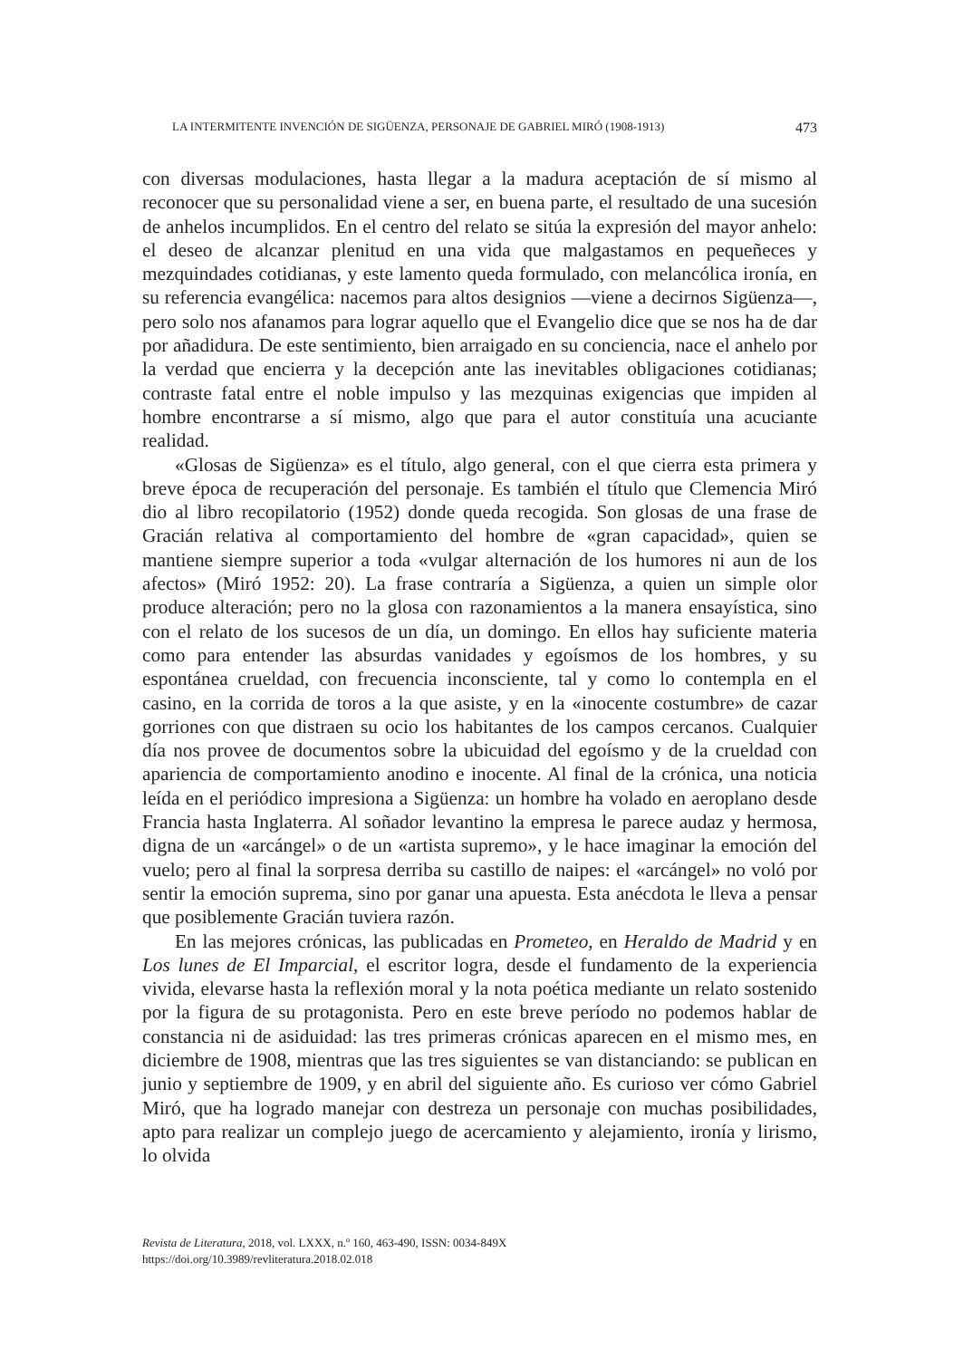LA INTERMITENTE INVENCIÓN DE SIGÜENZA, PERSONAJE DE GABRIEL MIRÓ (1908-1913) 473
con diversas modulaciones, hasta llegar a la madura aceptación de sí mismo al reconocer que su personalidad viene a ser, en buena parte, el resultado de una sucesión de anhelos incumplidos. En el centro del relato se sitúa la expresión del mayor anhelo: el deseo de alcanzar plenitud en una vida que malgastamos en pequeñeces y mezquindades cotidianas, y este lamento queda formulado, con melancólica ironía, en su referencia evangélica: nacemos para altos designios —viene a decirnos Sigüenza—, pero solo nos afanamos para lograr aquello que el Evangelio dice que se nos ha de dar por añadidura. De este sentimiento, bien arraigado en su conciencia, nace el anhelo por la verdad que encierra y la decepción ante las inevitables obligaciones cotidianas; contraste fatal entre el noble impulso y las mezquinas exigencias que impiden al hombre encontrarse a sí mismo, algo que para el autor constituía una acuciante realidad.
«Glosas de Sigüenza» es el título, algo general, con el que cierra esta primera y breve época de recuperación del personaje. Es también el título que Clemencia Miró dio al libro recopilatorio (1952) donde queda recogida. Son glosas de una frase de Gracián relativa al comportamiento del hombre de «gran capacidad», quien se mantiene siempre superior a toda «vulgar alternación de los humores ni aun de los afectos» (Miró 1952: 20). La frase contraría a Sigüenza, a quien un simple olor produce alteración; pero no la glosa con razonamientos a la manera ensayística, sino con el relato de los sucesos de un día, un domingo. En ellos hay suficiente materia como para entender las absurdas vanidades y egoísmos de los hombres, y su espontánea crueldad, con frecuencia inconsciente, tal y como lo contempla en el casino, en la corrida de toros a la que asiste, y en la «inocente costumbre» de cazar gorriones con que distraen su ocio los habitantes de los campos cercanos. Cualquier día nos provee de documentos sobre la ubicuidad del egoísmo y de la crueldad con apariencia de comportamiento anodino e inocente. Al final de la crónica, una noticia leída en el periódico impresiona a Sigüenza: un hombre ha volado en aeroplano desde Francia hasta Inglaterra. Al soñador levantino la empresa le parece audaz y hermosa, digna de un «arcángel» o de un «artista supremo», y le hace imaginar la emoción del vuelo; pero al final la sorpresa derriba su castillo de naipes: el «arcángel» no voló por sentir la emoción suprema, sino por ganar una apuesta. Esta anécdota le lleva a pensar que posiblemente Gracián tuviera razón.
En las mejores crónicas, las publicadas en Prometeo, en Heraldo de Madrid y en Los lunes de El Imparcial, el escritor logra, desde el fundamento de la experiencia vivida, elevarse hasta la reflexión moral y la nota poética mediante un relato sostenido por la figura de su protagonista. Pero en este breve período no podemos hablar de constancia ni de asiduidad: las tres primeras crónicas aparecen en el mismo mes, en diciembre de 1908, mientras que las tres siguientes se van distanciando: se publican en junio y septiembre de 1909, y en abril del siguiente año. Es curioso ver cómo Gabriel Miró, que ha logrado manejar con destreza un personaje con muchas posibilidades, apto para realizar un complejo juego de acercamiento y alejamiento, ironía y lirismo, lo olvida
Revista de Literatura, 2018, vol. LXXX, n.º 160, 463-490, ISSN: 0034-849X
https://doi.org/10.3989/revliteratura.2018.02.018